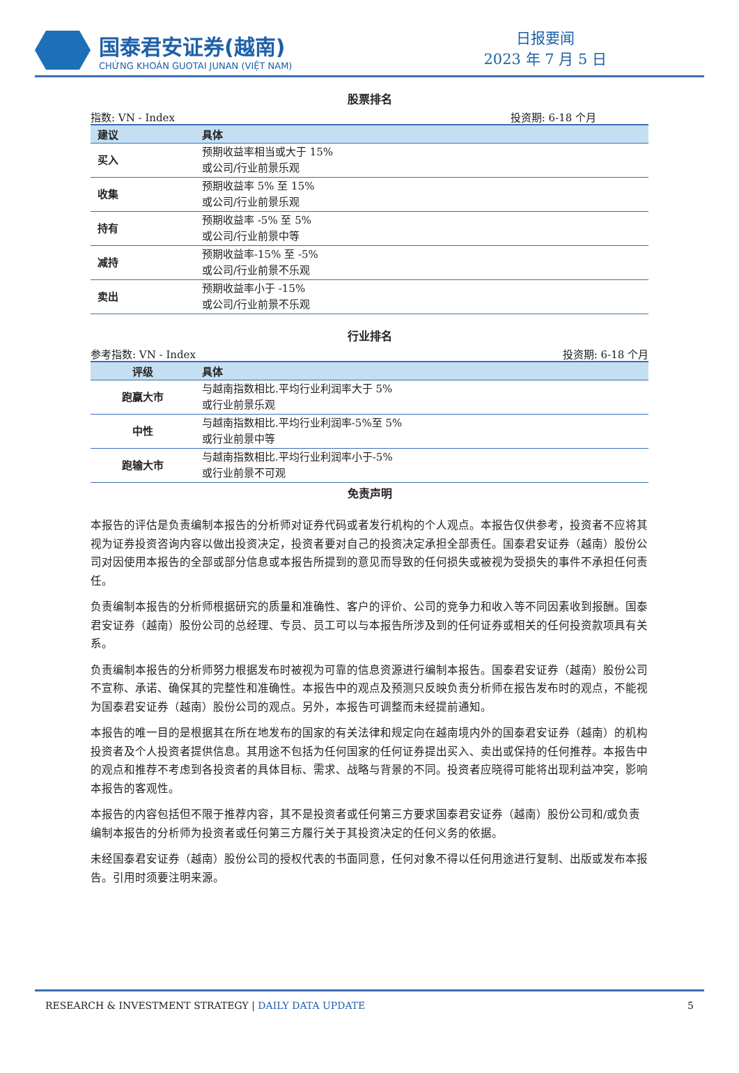国泰君安证券(越南)
CHỨNG KHOÁN GUOTAI JUNAN (VIỆT NAM)
日报要闻
2023 年 7 月 5 日
股票排名
指数: VN - Index 投资期: 6-18 个月
| 建议 | 具体 |
| --- | --- |
| 买入 | 预期收益率相当或大于 15% 或公司/行业前景乐观 |
| 收集 | 预期收益率 5% 至 15% 或公司/行业前景乐观 |
| 持有 | 预期收益率 -5% 至 5% 或公司/行业前景中等 |
| 减持 | 预期收益率-15% 至 -5% 或公司/行业前景不乐观 |
| 卖出 | 预期收益率小于 -15% 或公司/行业前景不乐观 |
行业排名
参考指数: VN - Index 投资期: 6-18 个月
| 评级 | 具体 |
| --- | --- |
| 跑赢大市 | 与越南指数相比.平均行业利润率大于 5% 或行业前景乐观 |
| 中性 | 与越南指数相比.平均行业利润率-5%至 5% 或行业前景中等 |
| 跑输大市 | 与越南指数相比.平均行业利润率小于-5% 或行业前景不可观 |
免责声明
本报告的评估是负责编制本报告的分析师对证券代码或者发行机构的个人观点。本报告仅供参考，投资者不应将其视为证券投资咨询内容以做出投资决定，投资者要对自己的投资决定承担全部责任。国泰君安证券（越南）股份公司对因使用本报告的全部或部分信息或本报告所提到的意见而导致的任何损失或被视为受损失的事件不承担任何责任。
负责编制本报告的分析师根据研究的质量和准确性、客户的评价、公司的竞争力和收入等不同因素收到报酬。国泰君安证券（越南）股份公司的总经理、专员、员工可以与本报告所涉及到的任何证券或相关的任何投资款项具有关系。
负责编制本报告的分析师努力根据发布时被视为可靠的信息资源进行编制本报告。国泰君安证券（越南）股份公司不宣称、承诺、确保其的完整性和准确性。本报告中的观点及预测只反映负责分析师在报告发布时的观点，不能视为国泰君安证券（越南）股份公司的观点。另外，本报告可调整而未经提前通知。
本报告的唯一目的是根据其在所在地发布的国家的有关法律和规定向在越南境内外的国泰君安证券（越南）的机构投资者及个人投资者提供信息。其用途不包括为任何国家的任何证券提出买入、卖出或保持的任何推荐。本报告中的观点和推荐不考虑到各投资者的具体目标、需求、战略与背景的不同。投资者应晓得可能将出现利益冲突，影响本报告的客观性。
本报告的内容包括但不限于推荐内容，其不是投资者或任何第三方要求国泰君安证券（越南）股份公司和/或负责编制本报告的分析师为投资者或任何第三方履行关于其投资决定的任何义务的依据。
未经国泰君安证券（越南）股份公司的授权代表的书面同意，任何对象不得以任何用途进行复制、出版或发布本报告。引用时须要注明来源。
RESEARCH & INVESTMENT STRATEGY | DAILY DATA UPDATE 5